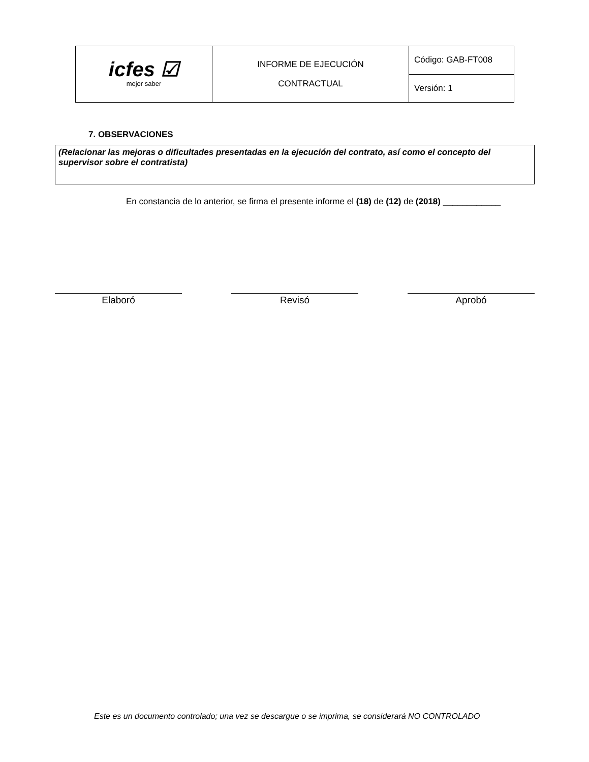| icfes ☑ mejor saber | INFORME DE EJECUCIÓN CONTRACTUAL | Código: GAB-FT008 |
| | | Versión: 1 |
7. OBSERVACIONES
(Relacionar las mejoras o dificultades presentadas en la ejecución del contrato, así como el concepto del supervisor sobre el contratista)
En constancia de lo anterior, se firma el presente informe el (18) de (12) de (2018) ____________
Elaboró Revisó Aprobó
Este es un documento controlado; una vez se descargue o se imprima, se considerará NO CONTROLADO